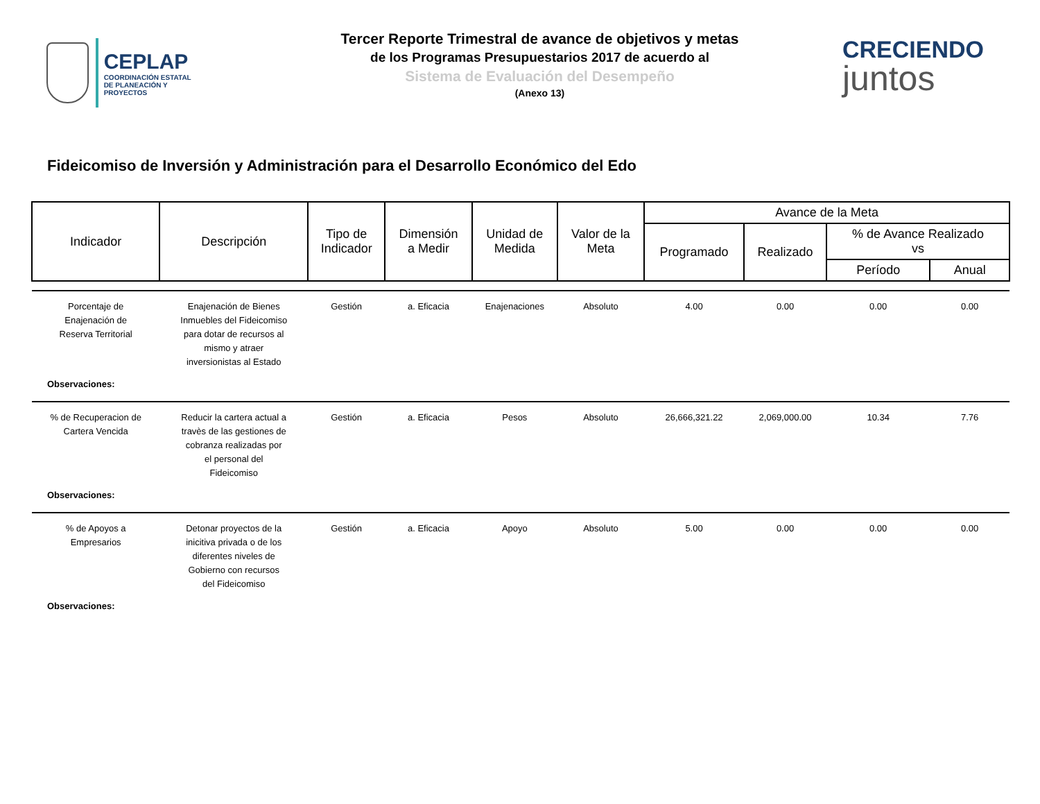CEPLAP
COORDINACIÓN ESTATAL
DE PLANEACIÓN Y PROYECTOS
Tercer Reporte Trimestral de avance de objetivos y metas
de los Programas Presupuestarios 2017 de acuerdo al
Sistema de Evaluación del Desempeño
(Anexo 13)
CRECIENDO
juntos
Fideicomiso de Inversión y Administración para el Desarrollo Económico del Edo
| Indicador | Descripción | Tipo de Indicador | Dimensión a Medir | Unidad de Medida | Valor de la Meta | Avance de la Meta | | | |
| --- | --- | --- | --- | --- | --- | --- | --- | --- | --- |
| | | | | | | Programado | Realizado | % de Avance Realizado vs | |
| | | | | | | | | Período | Anual |
| Porcentaje de Enajenación de Reserva Territorial | Enajenación de Bienes Inmuebles del Fideicomiso para dotar de recursos al mismo y atraer inversionistas al Estado | Gestión | a. Eficacia | Enajenaciones | Absoluto | 4.00 | 0.00 | 0.00 | 0.00 |
| Observaciones: | | | | | | | | | |
| % de Recuperacion de Cartera Vencida | Reducir la cartera actual a travès de las gestiones de cobranza realizadas por el personal del Fideicomiso | Gestión | a. Eficacia | Pesos | Absoluto | 26,666,321.22 | 2,069,000.00 | 10.34 | 7.76 |
| Observaciones: | | | | | | | | | |
| % de Apoyos a Empresarios | Detonar proyectos de la inicitiva privada o de los diferentes niveles de Gobierno con recursos del Fideicomiso | Gestión | a. Eficacia | Apoyo | Absoluto | 5.00 | 0.00 | 0.00 | 0.00 |
| Observaciones: | | | | | | | | | |